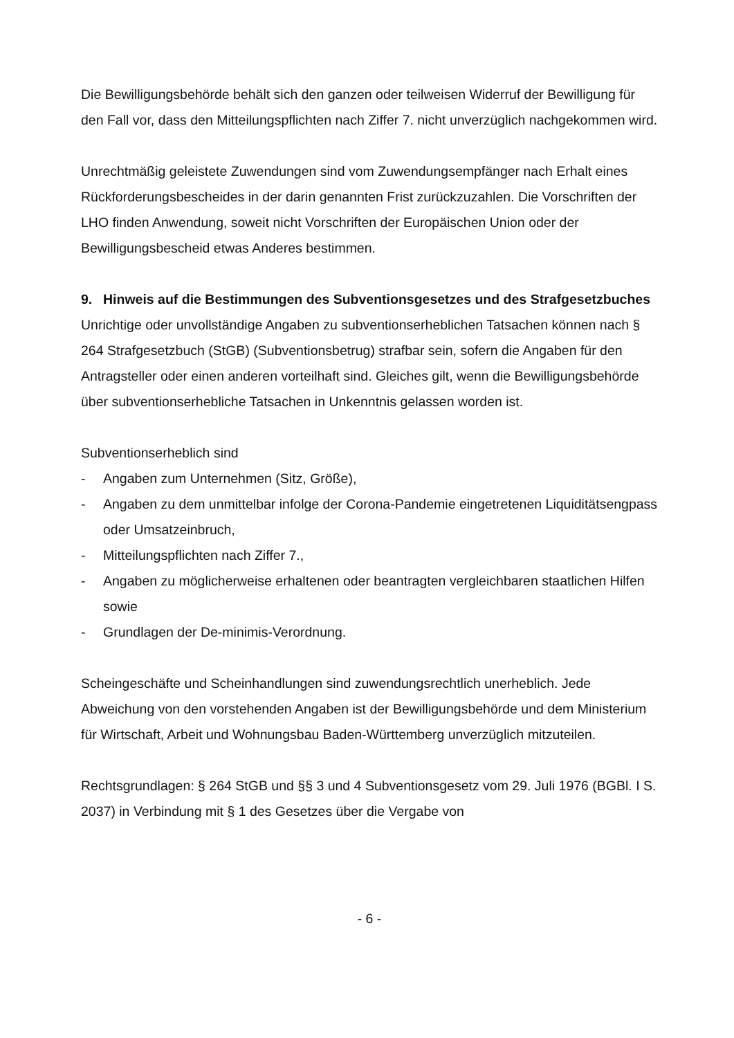Die Bewilligungsbehörde behält sich den ganzen oder teilweisen Widerruf der Bewilligung für den Fall vor, dass den Mitteilungspflichten nach Ziffer 7. nicht unverzüglich nachgekommen wird.
Unrechtmäßig geleistete Zuwendungen sind vom Zuwendungsempfänger nach Erhalt eines Rückforderungsbescheides in der darin genannten Frist zurückzuzahlen. Die Vorschriften der LHO finden Anwendung, soweit nicht Vorschriften der Europäischen Union oder der Bewilligungsbescheid etwas Anderes bestimmen.
9. Hinweis auf die Bestimmungen des Subventionsgesetzes und des Strafgesetzbuches
Unrichtige oder unvollständige Angaben zu subventionserheblichen Tatsachen können nach § 264 Strafgesetzbuch (StGB) (Subventionsbetrug) strafbar sein, sofern die Angaben für den Antragsteller oder einen anderen vorteilhaft sind. Gleiches gilt, wenn die Bewilligungsbehörde über subventionserhebliche Tatsachen in Unkenntnis gelassen worden ist.
Subventionserheblich sind
- Angaben zum Unternehmen (Sitz, Größe),
- Angaben zu dem unmittelbar infolge der Corona-Pandemie eingetretenen Liquiditätsengpass oder Umsatzeinbruch,
- Mitteilungspflichten nach Ziffer 7.,
- Angaben zu möglicherweise erhaltenen oder beantragten vergleichbaren staatlichen Hilfen sowie
- Grundlagen der De-minimis-Verordnung.
Scheingeschäfte und Scheinhandlungen sind zuwendungsrechtlich unerheblich. Jede Abweichung von den vorstehenden Angaben ist der Bewilligungsbehörde und dem Ministerium für Wirtschaft, Arbeit und Wohnungsbau Baden-Württemberg unverzüglich mitzuteilen.
Rechtsgrundlagen: § 264 StGB und §§ 3 und 4 Subventionsgesetz vom 29. Juli 1976 (BGBl. I S. 2037) in Verbindung mit § 1 des Gesetzes über die Vergabe von
- 6 -